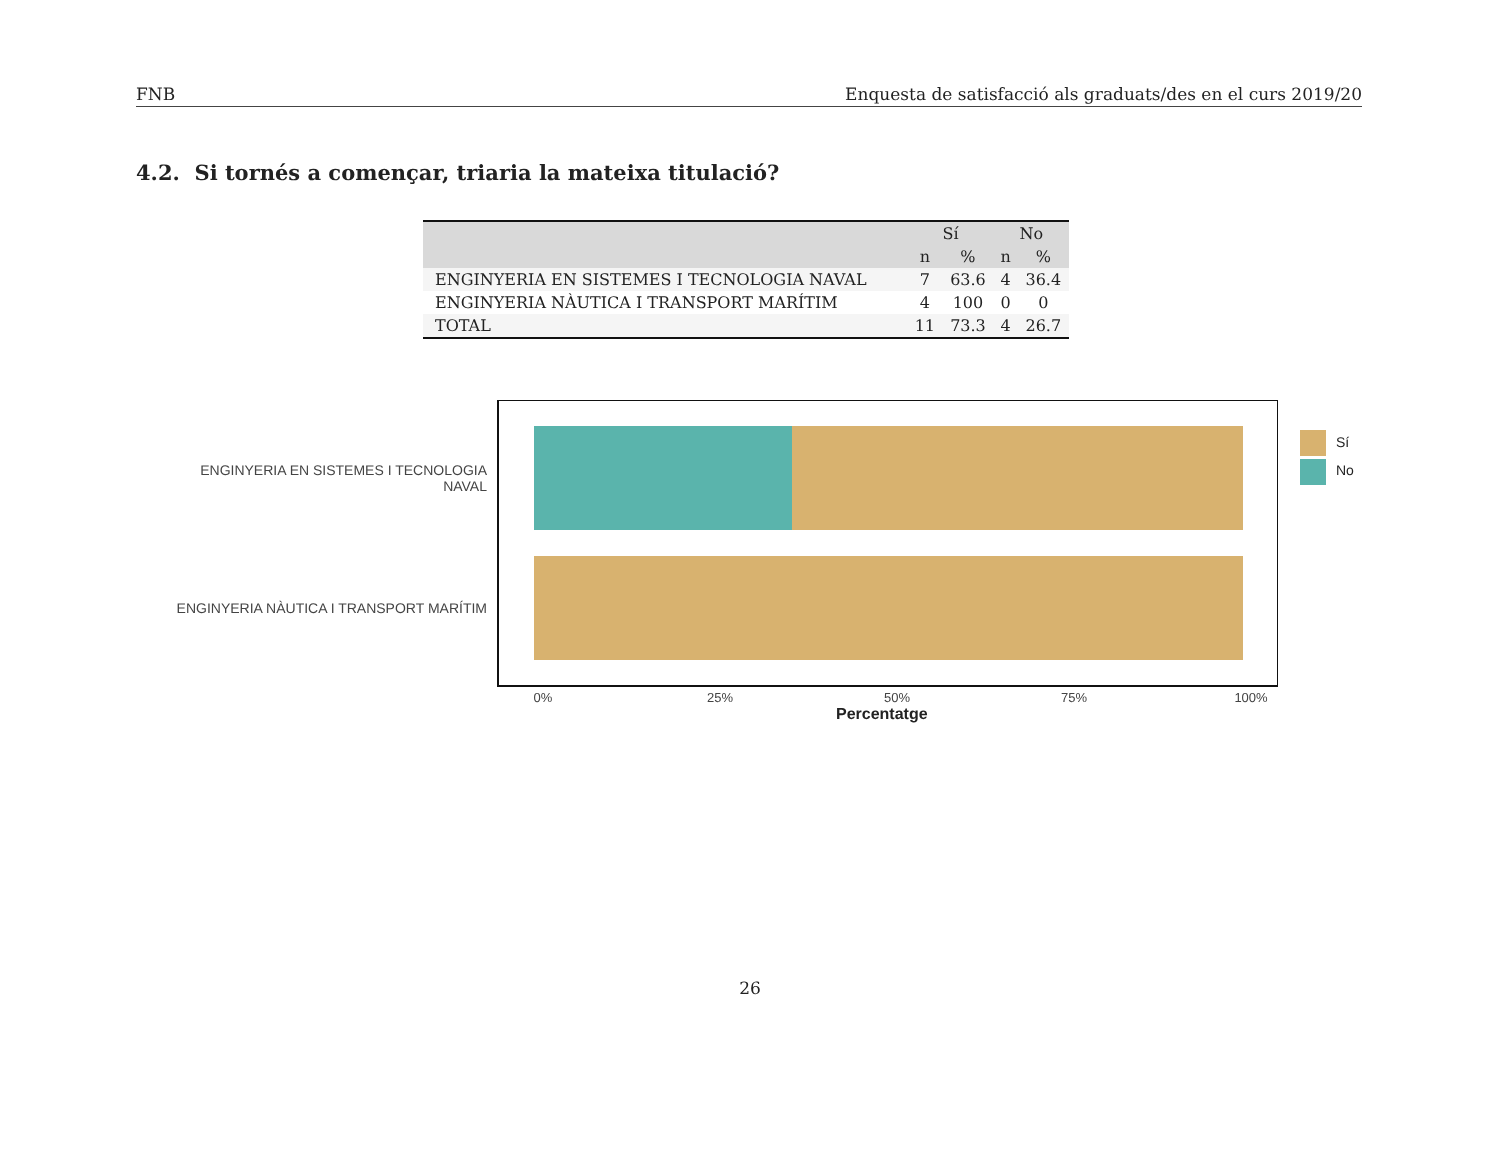FNB Enquesta de satisfacció als graduats/des en el curs 2019/20
4.2. Si tornés a començar, triaria la mateixa titulació?
| | Sí | | No | |
| --- | --- | --- | --- | --- |
| | n | % | n | % |
| ENGINYERIA EN SISTEMES I TECNOLOGIA NAVAL | 7 | 63.6 | 4 | 36.4 |
| ENGINYERIA NÀUTICA I TRANSPORT MARÍTIM | 4 | 100 | 0 | 0 |
| TOTAL | 11 | 73.3 | 4 | 26.7 |
ENGINYERIA EN SISTEMES I TECNOLOGIA
NAVAL
ENGINYERIA NÀUTICA I TRANSPORT MARÍTIM
0% 25% 50% 75% 100%
Percentatge
Sí
No
26